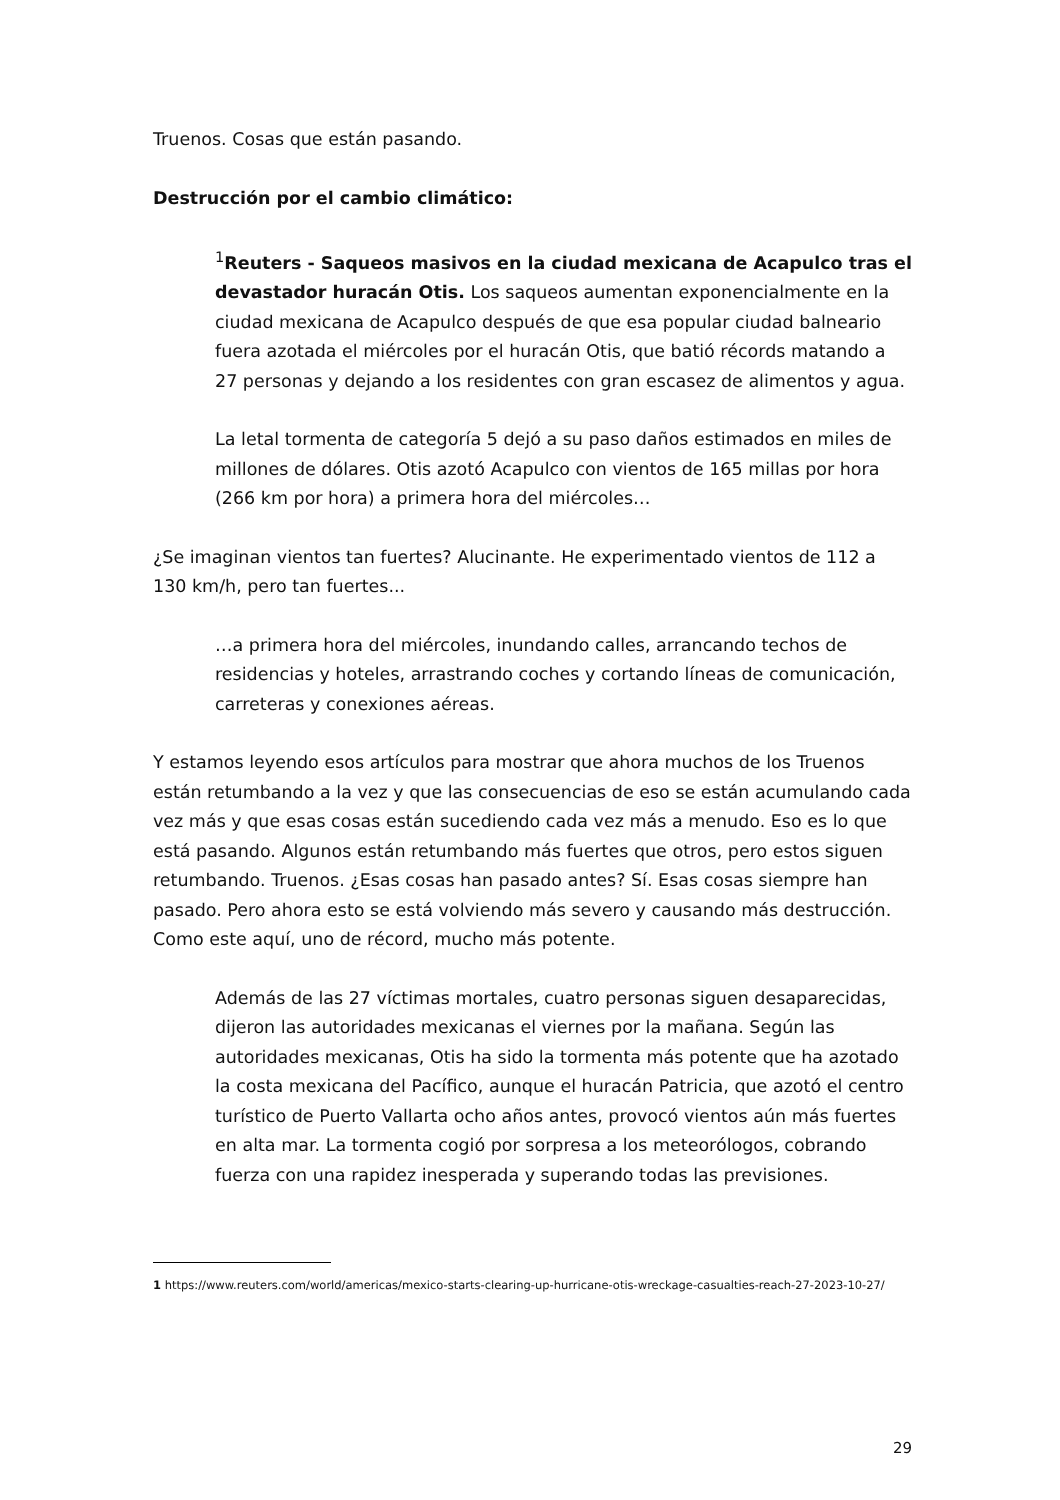Truenos. Cosas que están pasando.
Destrucción por el cambio climático:
<sup>1</sup> Reuters - Saqueos masivos en la ciudad mexicana de Acapulco tras el devastador huracán Otis. Los saqueos aumentan exponencialmente en la ciudad mexicana de Acapulco después de que esa popular ciudad balneario fuera azotada el miércoles por el huracán Otis, que batió récords matando a 27 personas y dejando a los residentes con gran escasez de alimentos y agua.
La letal tormenta de categoría 5 dejó a su paso daños estimados en miles de millones de dólares. Otis azotó Acapulco con vientos de 165 millas por hora (266 km por hora) a primera hora del miércoles…
¿Se imaginan vientos tan fuertes? Alucinante. He experimentado vientos de 112 a 130 km/h, pero tan fuertes...
…a primera hora del miércoles, inundando calles, arrancando techos de residencias y hoteles, arrastrando coches y cortando líneas de comunicación, carreteras y conexiones aéreas.
Y estamos leyendo esos artículos para mostrar que ahora muchos de los Truenos están retumbando a la vez y que las consecuencias de eso se están acumulando cada vez más y que esas cosas están sucediendo cada vez más a menudo. Eso es lo que está pasando. Algunos están retumbando más fuertes que otros, pero estos siguen retumbando. Truenos. ¿Esas cosas han pasado antes? Sí. Esas cosas siempre han pasado. Pero ahora esto se está volviendo más severo y causando más destrucción. Como este aquí, uno de récord, mucho más potente.
Además de las 27 víctimas mortales, cuatro personas siguen desaparecidas, dijeron las autoridades mexicanas el viernes por la mañana. Según las autoridades mexicanas, Otis ha sido la tormenta más potente que ha azotado la costa mexicana del Pacífico, aunque el huracán Patricia, que azotó el centro turístico de Puerto Vallarta ocho años antes, provocó vientos aún más fuertes en alta mar. La tormenta cogió por sorpresa a los meteorólogos, cobrando fuerza con una rapidez inesperada y superando todas las previsiones.
1 https://www.reuters.com/world/americas/mexico-starts-clearing-up-hurricane-otis-wreckage-casualties-reach-27-2023-10-27/
29